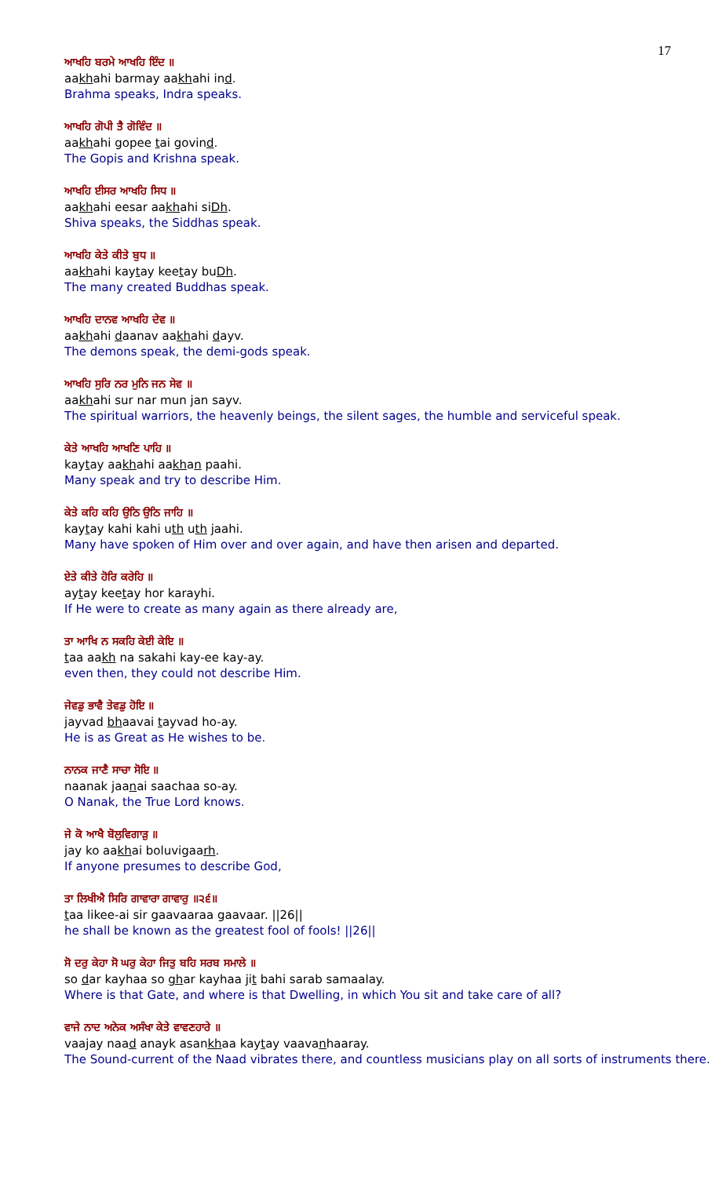17
ਆਖਹਿ ਬਰਮੇ ਆਖਹਿ ਇੰਦ ॥
aakhahi barmay aakhahi ind.
Brahma speaks, Indra speaks.
ਆਖਹਿ ਗੋਪੀ ਤੈ ਗੋਵਿੰਦ ॥
aakhahi gopee tai govind.
The Gopis and Krishna speak.
ਆਖਹਿ ਈਸਰ ਆਖਹਿ ਸਿਧ ॥
aakhahi eesar aakhahi siDh.
Shiva speaks, the Siddhas speak.
ਆਖਹਿ ਕੇਤੇ ਕੀਤੇ ਬੁਧ ॥
aakhahi kaytay keetay buDh.
The many created Buddhas speak.
ਆਖਹਿ ਦਾਨਵ ਆਖਹਿ ਦੇਵ ॥
aakhahi daanav aakhahi dayv.
The demons speak, the demi-gods speak.
ਆਖਹਿ ਸੁਰਿ ਨਰ ਮੁਨਿ ਜਨ ਸੇਵ ॥
aakhahi sur nar mun jan sayv.
The spiritual warriors, the heavenly beings, the silent sages, the humble and serviceful speak.
ਕੇਤੇ ਆਖਹਿ ਆਖਣਿ ਪਾਹਿ ॥
kaytay aakhahi aakhan paahi.
Many speak and try to describe Him.
ਕੇਤੇ ਕਹਿ ਕਹਿ ਉਠਿ ਉਠਿ ਜਾਹਿ ॥
kaytay kahi kahi uth uth jaahi.
Many have spoken of Him over and over again, and have then arisen and departed.
ਏਤੇ ਕੀਤੇ ਹੋਰਿ ਕਰੇਹਿ ॥
aytay keetay hor karayhi.
If He were to create as many again as there already are,
ਤਾ ਆਖਿ ਨ ਸਕਹਿ ਕੇਈ ਕੇਇ ॥
taa aakh na sakahi kay-ee kay-ay.
even then, they could not describe Him.
ਜੇਵਡੁ ਭਾਵੈ ਤੇਵਡੁ ਹੋਇ ॥
jayvad bhaavai tayvad ho-ay.
He is as Great as He wishes to be.
ਨਾਨਕ ਜਾਣੈ ਸਾਚਾ ਸੋਇ ॥
naanak jaanai saachaa so-ay.
O Nanak, the True Lord knows.
ਜੇ ਕੋ ਆਖੈ ਬੋਲੁਵਿਗਾੜੁ ॥
jay ko aakhai boluvigaarh.
If anyone presumes to describe God,
ਤਾ ਲਿਖੀਐ ਸਿਰਿ ਗਾਵਾਰਾ ਗਾਵਾਰੁ ॥੨੬॥
taa likee-ai sir gaavaaraa gaavaar. ||26||
he shall be known as the greatest fool of fools! ||26||
ਸੋ ਦਰੁ ਕੇਹਾ ਸੋ ਘਰੁ ਕੇਹਾ ਜਿਤੁ ਬਹਿ ਸਰਬ ਸਮਾਲੇ ॥
so dar kayhaa so ghar kayhaa jit bahi sarab samaalay.
Where is that Gate, and where is that Dwelling, in which You sit and take care of all?
ਵਾਜੇ ਨਾਦ ਅਨੇਕ ਅਸੰਖਾ ਕੇਤੇ ਵਾਵਣਹਾਰੇ ॥
vaajay naad anayk asankhaa kaytay vaavanhaaray.
The Sound-current of the Naad vibrates there, and countless musicians play on all sorts of instruments there.